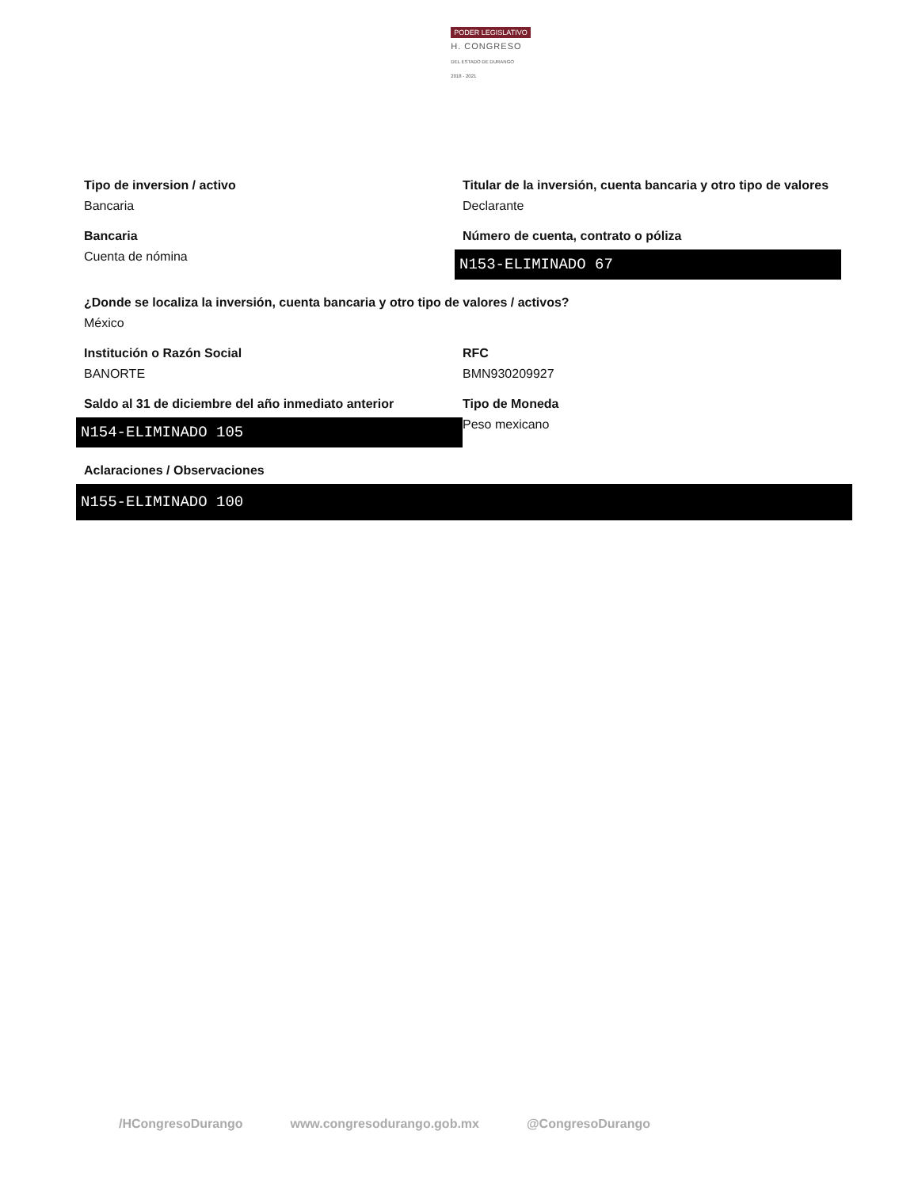PODER LEGISLATIVO
H. CONGRESO
DEL ESTADO DE DURANGO
2018 - 2021
Tipo de inversion / activo
Bancaria
Titular de la inversión, cuenta bancaria y otro tipo de valores
Declarante
Bancaria
Cuenta de nómina
Número de cuenta, contrato o póliza
N153-ELIMINADO 67
¿Donde se localiza la inversión, cuenta bancaria y otro tipo de valores / activos?
México
Institución o Razón Social
BANORTE
RFC
BMN930209927
Saldo al 31 de diciembre del año inmediato anterior
N154-ELIMINADO 105
Tipo de Moneda
Peso mexicano
Aclaraciones / Observaciones
N155-ELIMINADO 100
/HCongresoDurango www.congresodurango.gob.mx @CongresoDurango